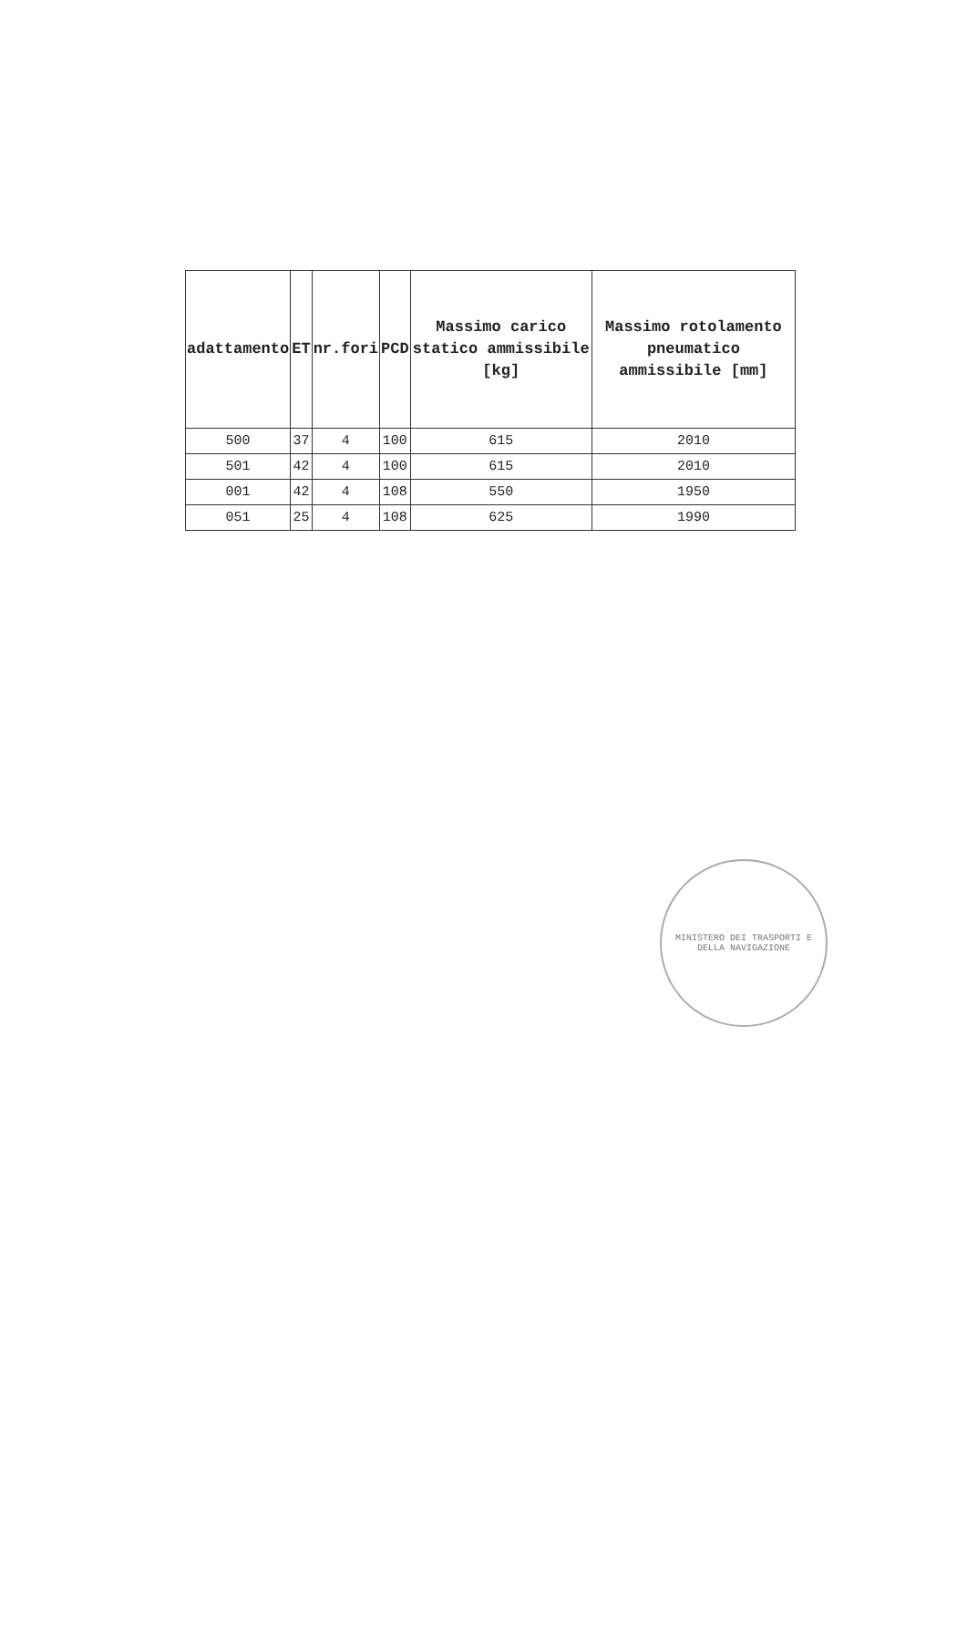| adattamento | ET | nr.fori | PCD | Massimo carico statico ammissibile [kg] | Massimo rotolamento pneumatico ammissibile [mm] |
| --- | --- | --- | --- | --- | --- |
| 500 | 37 | 4 | 100 | 615 | 2010 |
| 501 | 42 | 4 | 100 | 615 | 2010 |
| 001 | 42 | 4 | 108 | 550 | 1950 |
| 051 | 25 | 4 | 108 | 625 | 1990 |
MINISTERO DEI TRASPORTI E DELLA NAVIGAZIONE